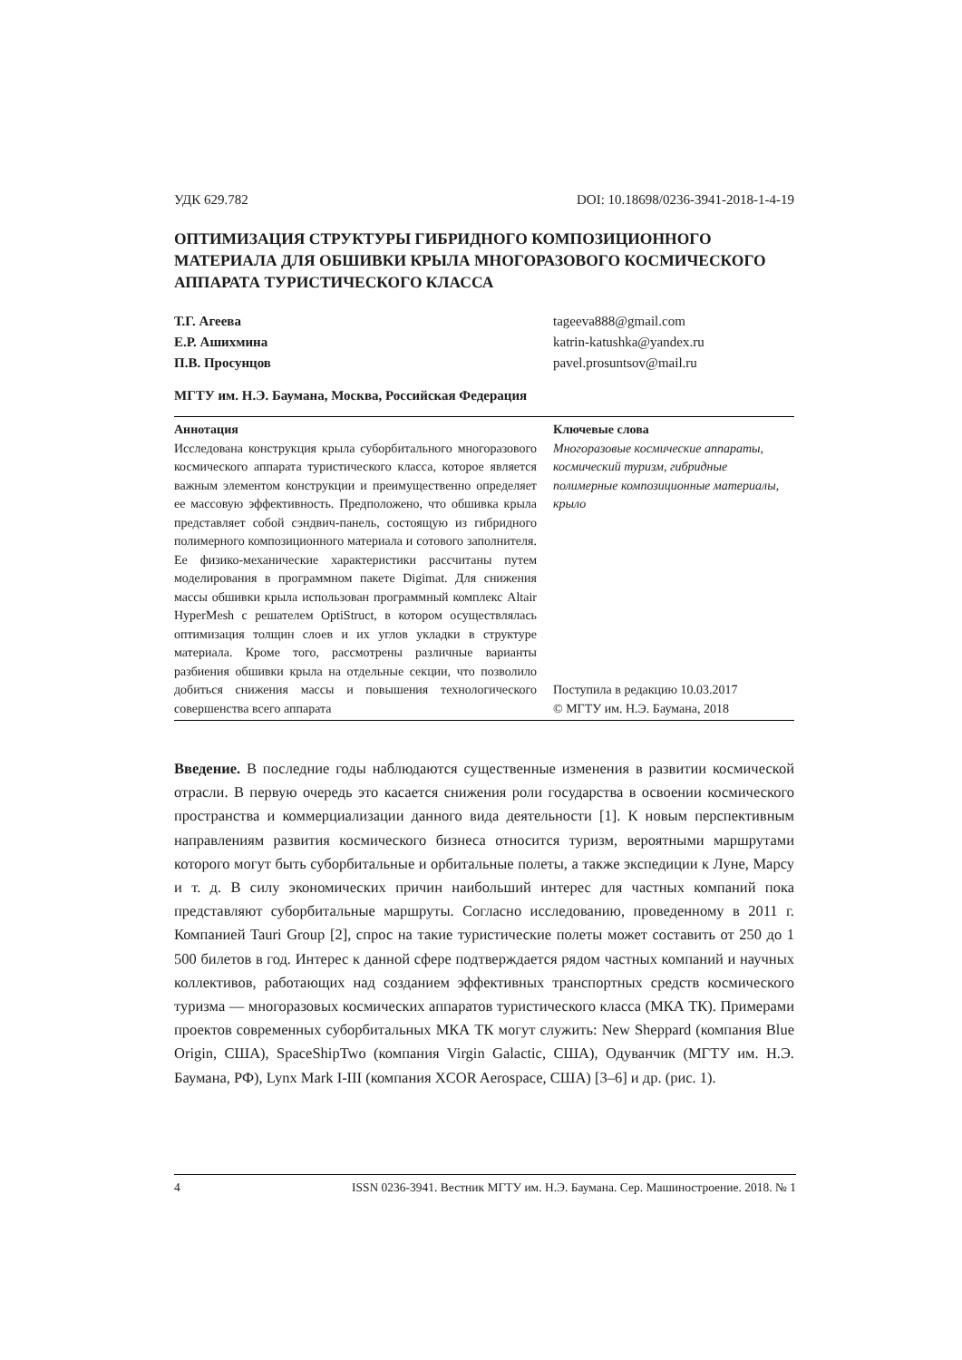УДК 629.782 DOI: 10.18698/0236-3941-2018-1-4-19
ОПТИМИЗАЦИЯ СТРУКТУРЫ ГИБРИДНОГО КОМПОЗИЦИОННОГО МАТЕРИАЛА ДЛЯ ОБШИВКИ КРЫЛА МНОГОРАЗОВОГО КОСМИЧЕСКОГО АППАРАТА ТУРИСТИЧЕСКОГО КЛАССА
Т.Г. Агеева
Е.Р. Ашихмина
П.В. Просунцов
tageeva888@gmail.com
katrin-katushka@yandex.ru
pavel.prosuntsov@mail.ru
МГТУ им. Н.Э. Баумана, Москва, Российская Федерация
Аннотация
Исследована конструкция крыла суборбитального многоразового космического аппарата туристического класса, которое является важным элементом конструкции и преимущественно определяет ее массовую эффективность. Предположено, что обшивка крыла представляет собой сэндвич-панель, состоящую из гибридного полимерного композиционного материала и сотового заполнителя. Ее физико-механические характеристики рассчитаны путем моделирования в программном пакете Digimat. Для снижения массы обшивки крыла использован программный комплекс Altair HyperMesh с решателем OptiStruct, в котором осуществлялась оптимизация толщин слоев и их углов укладки в структуре материала. Кроме того, рассмотрены различные варианты разбиения обшивки крыла на отдельные секции, что позволило добиться снижения массы и повышения технологического совершенства всего аппарата
Ключевые слова
Многоразовые космические аппараты, космический туризм, гибридные полимерные композиционные материалы, крыло
Поступила в редакцию 10.03.2017
© МГТУ им. Н.Э. Баумана, 2018
Введение. В последние годы наблюдаются существенные изменения в развитии космической отрасли. В первую очередь это касается снижения роли государства в освоении космического пространства и коммерциализации данного вида деятельности [1]. К новым перспективным направлениям развития космического бизнеса относится туризм, вероятными маршрутами которого могут быть суборбитальные и орбитальные полеты, а также экспедиции к Луне, Марсу и т. д. В силу экономических причин наибольший интерес для частных компаний пока представляют суборбитальные маршруты. Согласно исследованию, проведенному в 2011 г. Компанией Tauri Group [2], спрос на такие туристические полеты может составить от 250 до 1 500 билетов в год. Интерес к данной сфере подтверждается рядом частных компаний и научных коллективов, работающих над созданием эффективных транспортных средств космического туризма — многоразовых космических аппаратов туристического класса (МКА ТК). Примерами проектов современных суборбитальных МКА ТК могут служить: New Sheppard (компания Blue Origin, США), SpaceShipTwo (компания Virgin Galactic, США), Одуванчик (МГТУ им. Н.Э. Баумана, РФ), Lynx Mark I-III (компания XCOR Aerospace, США) [3–6] и др. (рис. 1).
4 ISSN 0236-3941. Вестник МГТУ им. Н.Э. Баумана. Сер. Машиностроение. 2018. № 1